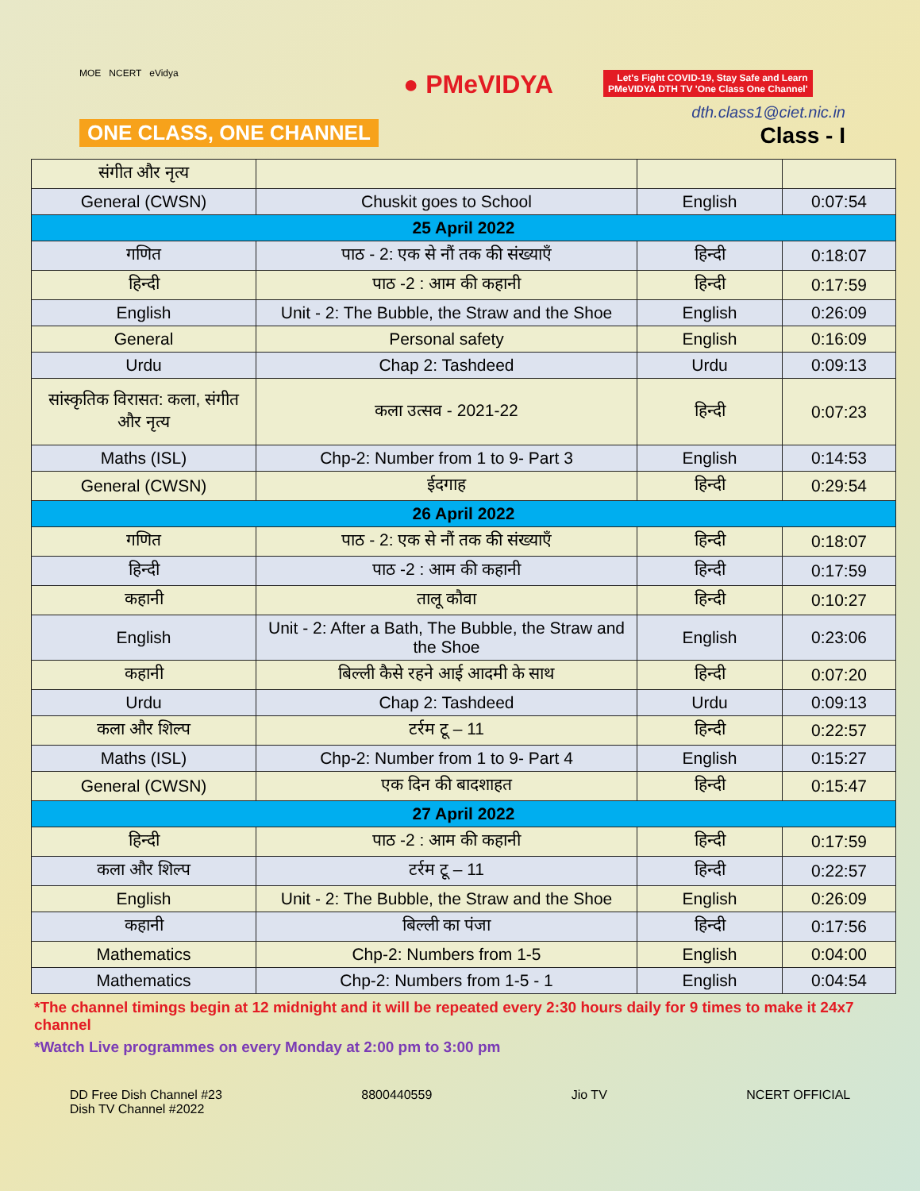MOE NCERT eVidya
ONE CLASS, ONE CHANNEL
● PMeVIDYA
Let's Fight COVID-19, Stay Safe and Learn
PMeVIDYA DTH TV 'One Class One Channel'
dth.class1@ciet.nic.in
Class - I
| संगीत और नृत्य | | | |
| General (CWSN) | Chuskit goes to School | English | 0:07:54 |
| 25 April 2022 | | | |
| गणित | पाठ - 2: एक से नौं तक की संख्याएँ | हिन्दी | 0:18:07 |
| हिन्दी | पाठ -2 : आम की कहानी | हिन्दी | 0:17:59 |
| English | Unit - 2: The Bubble, the Straw and the Shoe | English | 0:26:09 |
| General | Personal safety | English | 0:16:09 |
| Urdu | Chap 2: Tashdeed | Urdu | 0:09:13 |
| सांस्कृतिक विरासत: कला, संगीत और नृत्य | कला उत्सव - 2021-22 | हिन्दी | 0:07:23 |
| Maths (ISL) | Chp-2: Number from 1 to 9- Part 3 | English | 0:14:53 |
| General (CWSN) | ईदगाह | हिन्दी | 0:29:54 |
| 26 April 2022 | | | |
| गणित | पाठ - 2: एक से नौं तक की संख्याएँ | हिन्दी | 0:18:07 |
| हिन्दी | पाठ -2 : आम की कहानी | हिन्दी | 0:17:59 |
| कहानी | तालू कौवा | हिन्दी | 0:10:27 |
| English | Unit - 2: After a Bath, The Bubble, the Straw and the Shoe | English | 0:23:06 |
| कहानी | बिल्ली कैसे रहने आई आदमी के साथ | हिन्दी | 0:07:20 |
| Urdu | Chap 2: Tashdeed | Urdu | 0:09:13 |
| कला और शिल्प | टर्रम टू – 11 | हिन्दी | 0:22:57 |
| Maths (ISL) | Chp-2: Number from 1 to 9- Part 4 | English | 0:15:27 |
| General (CWSN) | एक दिन की बादशाहत | हिन्दी | 0:15:47 |
| 27 April 2022 | | | |
| हिन्दी | पाठ -2 : आम की कहानी | हिन्दी | 0:17:59 |
| कला और शिल्प | टर्रम टू – 11 | हिन्दी | 0:22:57 |
| English | Unit - 2: The Bubble, the Straw and the Shoe | English | 0:26:09 |
| कहानी | बिल्ली का पंजा | हिन्दी | 0:17:56 |
| Mathematics | Chp-2: Numbers from 1-5 | English | 0:04:00 |
| Mathematics | Chp-2: Numbers from 1-5 - 1 | English | 0:04:54 |
*The channel timings begin at 12 midnight and it will be repeated every 2:30 hours daily for 9 times to make it 24x7 channel
*Watch Live programmes on every Monday at 2:00 pm to 3:00 pm
DD Free Dish Channel #23
Dish TV Channel #2022
8800440559 Jio TV NCERT OFFICIAL